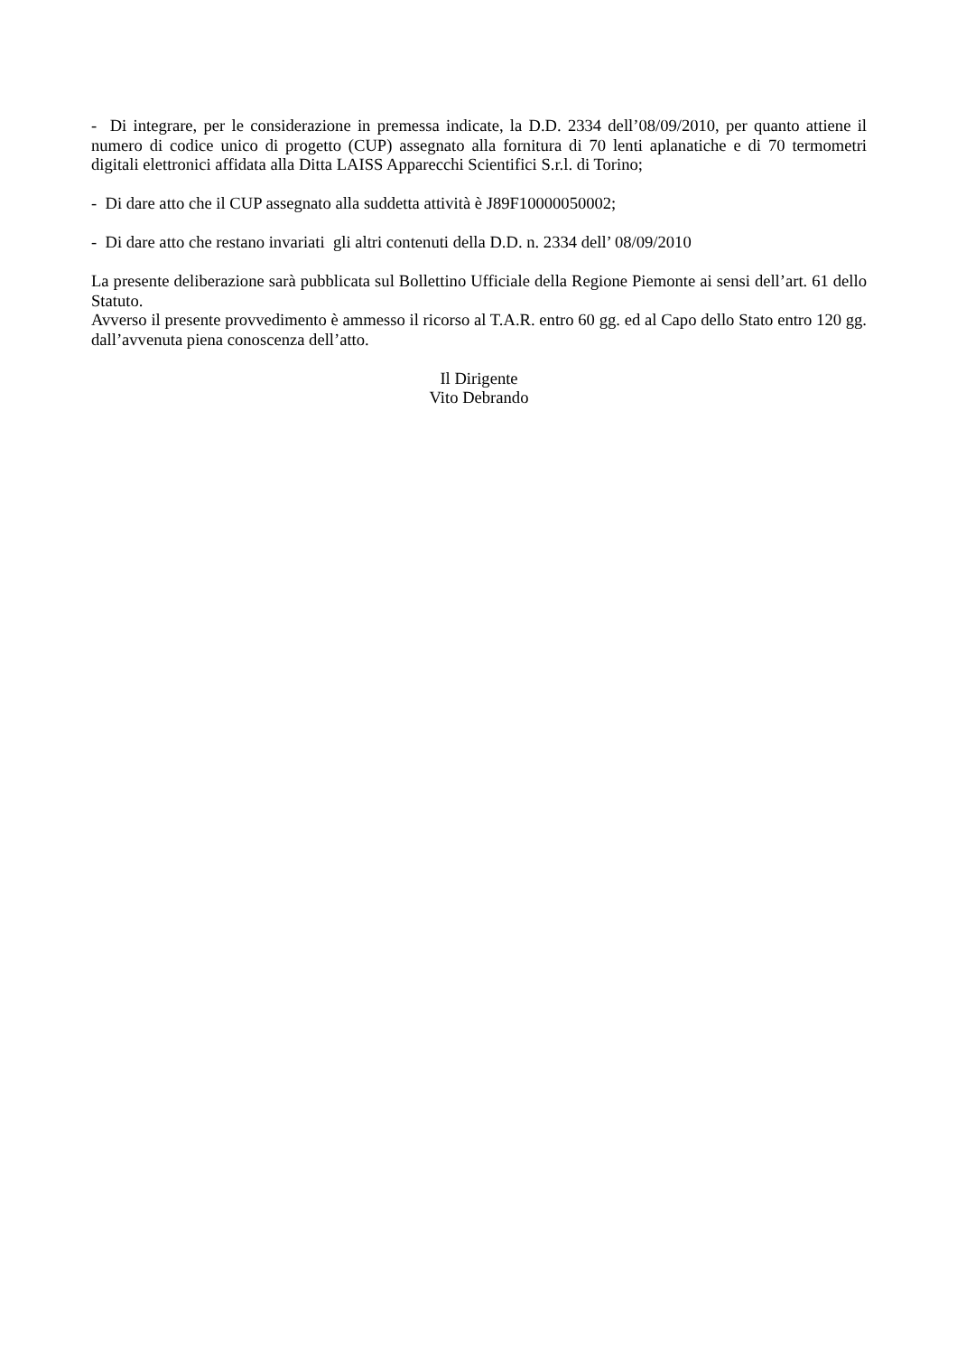- Di integrare, per le considerazione in premessa indicate, la D.D. 2334 dell’08/09/2010, per quanto attiene il numero di codice unico di progetto (CUP) assegnato alla fornitura di 70 lenti aplanatiche e di 70 termometri digitali elettronici affidata alla Ditta LAISS Apparecchi Scientifici S.r.l. di Torino;
- Di dare atto che il CUP assegnato alla suddetta attività è J89F10000050002;
- Di dare atto che restano invariati gli altri contenuti della D.D. n. 2334 dell’ 08/09/2010
La presente deliberazione sarà pubblicata sul Bollettino Ufficiale della Regione Piemonte ai sensi dell’art. 61 dello Statuto.
Avverso il presente provvedimento è ammesso il ricorso al T.A.R. entro 60 gg. ed al Capo dello Stato entro 120 gg. dall’avvenuta piena conoscenza dell’atto.
Il Dirigente
Vito Debrando